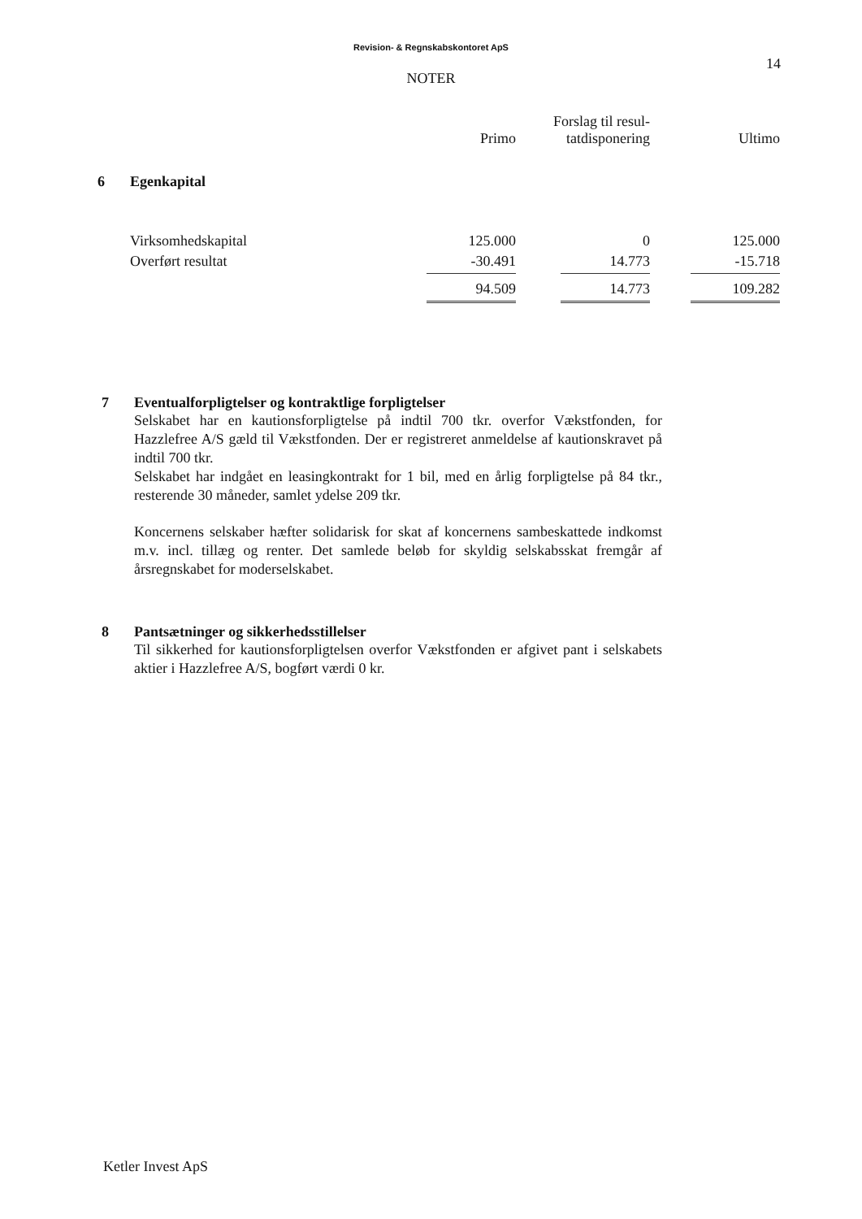Revision- & Regnskabskontoret ApS
14
NOTER
| | | Primo | Forslag til resul- tatdisponering | Ultimo |
| --- | --- | --- | --- | --- |
| 6 | Egenkapital | | | |
| | Virksomhedskapital | 125.000 | 0 | 125.000 |
| | Overført resultat | -30.491 | 14.773 | -15.718 |
| | | 94.509 | 14.773 | 109.282 |
7 Eventualforpligtelser og kontraktlige forpligtelser
Selskabet har en kautionsforpligtelse på indtil 700 tkr. overfor Vækstfonden, for Hazzlefree A/S gæld til Vækstfonden. Der er registreret anmeldelse af kautionskravet på indtil 700 tkr.
Selskabet har indgået en leasingkontrakt for 1 bil, med en årlig forpligtelse på 84 tkr., resterende 30 måneder, samlet ydelse 209 tkr.
Koncernens selskaber hæfter solidarisk for skat af koncernens sambeskattede indkomst m.v. incl. tillæg og renter. Det samlede beløb for skyldig selskabsskat fremgår af årsregnskabet for moderselskabet.
8 Pantsætninger og sikkerhedsstillelser
Til sikkerhed for kautionsforpligtelsen overfor Vækstfonden er afgivet pant i selskabets aktier i Hazzlefree A/S, bogført værdi 0 kr.
Ketler Invest ApS